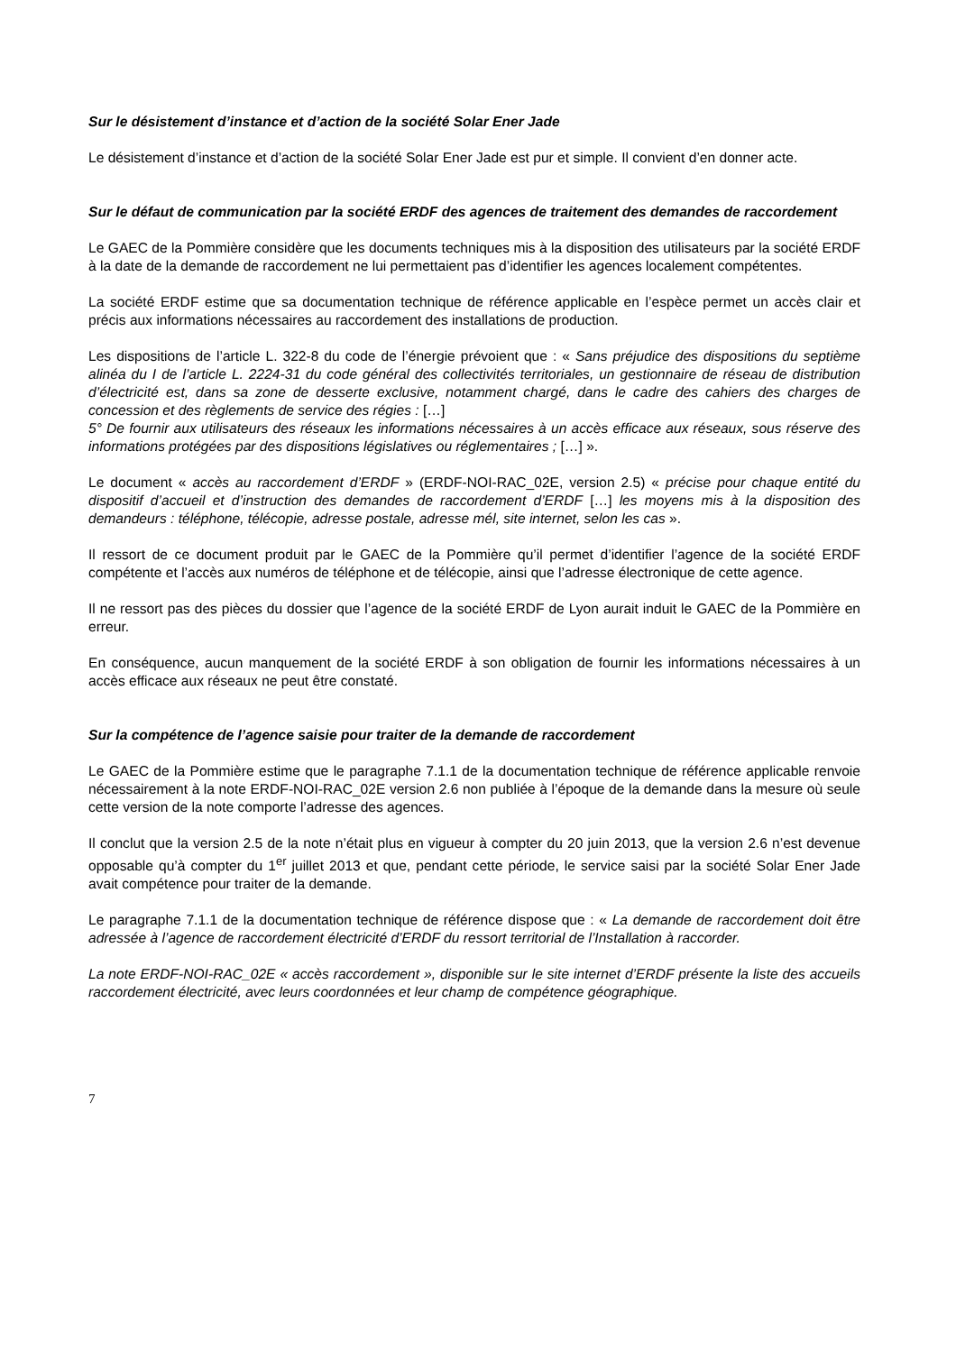Sur le désistement d’instance et d’action de la société Solar Ener Jade
Le désistement d’instance et d’action de la société Solar Ener Jade est pur et simple. Il convient d’en donner acte.
Sur le défaut de communication par la société ERDF des agences de traitement des demandes de raccordement
Le GAEC de la Pommière considère que les documents techniques mis à la disposition des utilisateurs par la société ERDF à la date de la demande de raccordement ne lui permettaient pas d’identifier les agences localement compétentes.
La société ERDF estime que sa documentation technique de référence applicable en l’espèce permet un accès clair et précis aux informations nécessaires au raccordement des installations de production.
Les dispositions de l’article L. 322-8 du code de l’énergie prévoient que : « Sans préjudice des dispositions du septième alinéa du I de l’article L. 2224-31 du code général des collectivités territoriales, un gestionnaire de réseau de distribution d’électricité est, dans sa zone de desserte exclusive, notamment chargé, dans le cadre des cahiers des charges de concession et des règlements de service des régies : […]
5° De fournir aux utilisateurs des réseaux les informations nécessaires à un accès efficace aux réseaux, sous réserve des informations protégées par des dispositions législatives ou réglementaires ; […] ».
Le document « accès au raccordement d’ERDF » (ERDF-NOI-RAC_02E, version 2.5) « précise pour chaque entité du dispositif d’accueil et d’instruction des demandes de raccordement d’ERDF […] les moyens mis à la disposition des demandeurs : téléphone, télécopie, adresse postale, adresse mél, site internet, selon les cas ».
Il ressort de ce document produit par le GAEC de la Pommière qu’il permet d’identifier l’agence de la société ERDF compétente et l’accès aux numéros de téléphone et de télécopie, ainsi que l’adresse électronique de cette agence.
Il ne ressort pas des pièces du dossier que l’agence de la société ERDF de Lyon aurait induit le GAEC de la Pommière en erreur.
En conséquence, aucun manquement de la société ERDF à son obligation de fournir les informations nécessaires à un accès efficace aux réseaux ne peut être constaté.
Sur la compétence de l’agence saisie pour traiter de la demande de raccordement
Le GAEC de la Pommière estime que le paragraphe 7.1.1 de la documentation technique de référence applicable renvoie nécessairement à la note ERDF-NOI-RAC_02E version 2.6 non publiée à l’époque de la demande dans la mesure où seule cette version de la note comporte l’adresse des agences.
Il conclut que la version 2.5 de la note n’était plus en vigueur à compter du 20 juin 2013, que la version 2.6 n’est devenue opposable qu’à compter du 1<sup>er</sup> juillet 2013 et que, pendant cette période, le service saisi par la société Solar Ener Jade avait compétence pour traiter de la demande.
Le paragraphe 7.1.1 de la documentation technique de référence dispose que : « La demande de raccordement doit être adressée à l’agence de raccordement électricité d’ERDF du ressort territorial de l’Installation à raccorder.
La note ERDF-NOI-RAC_02E « accès raccordement », disponible sur le site internet d’ERDF présente la liste des accueils raccordement électricité, avec leurs coordonnées et leur champ de compétence géographique.
7